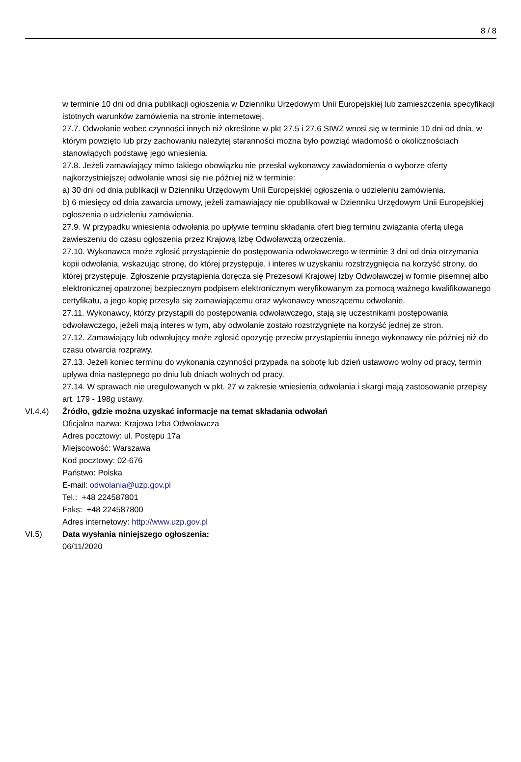8 / 8
w terminie 10 dni od dnia publikacji ogłoszenia w Dzienniku Urzędowym Unii Europejskiej lub zamieszczenia specyfikacji istotnych warunków zamówienia na stronie internetowej.
27.7. Odwołanie wobec czynności innych niż określone w pkt 27.5 i 27.6 SIWZ wnosi się w terminie 10 dni od dnia, w którym powzięto lub przy zachowaniu należytej staranności można było powziąć wiadomość o okolicznościach stanowiących podstawę jego wniesienia.
27.8. Jeżeli zamawiający mimo takiego obowiązku nie przesłał wykonawcy zawiadomienia o wyborze oferty najkorzystniejszej odwołanie wnosi się nie później niż w terminie:
a) 30 dni od dnia publikacji w Dzienniku Urzędowym Unii Europejskiej ogłoszenia o udzieleniu zamówienia.
b) 6 miesięcy od dnia zawarcia umowy, jeżeli zamawiający nie opublikował w Dzienniku Urzędowym Unii Europejskiej ogłoszenia o udzieleniu zamówienia.
27.9. W przypadku wniesienia odwołania po upływie terminu składania ofert bieg terminu związania ofertą ulega zawieszeniu do czasu ogłoszenia przez Krajową Izbę Odwoławczą orzeczenia.
27.10. Wykonawca może zgłosić przystąpienie do postępowania odwoławczego w terminie 3 dni od dnia otrzymania kopii odwołania, wskazując stronę, do której przystępuje, i interes w uzyskaniu rozstrzygnięcia na korzyść strony, do której przystępuje. Zgłoszenie przystąpienia doręcza się Prezesowi Krajowej Izby Odwoławczej w formie pisemnej albo elektronicznej opatrzonej bezpiecznym podpisem elektronicznym weryfikowanym za pomocą ważnego kwalifikowanego certyfikatu, a jego kopię przesyła się zamawiającemu oraz wykonawcy wnoszącemu odwołanie.
27.11. Wykonawcy, którzy przystąpili do postępowania odwoławczego, stają się uczestnikami postępowania odwoławczego, jeżeli mają interes w tym, aby odwołanie zostało rozstrzygnięte na korzyść jednej ze stron.
27.12. Zamawiający lub odwołujący może zgłosić opozycję przeciw przystąpieniu innego wykonawcy nie później niż do czasu otwarcia rozprawy.
27.13. Jeżeli koniec terminu do wykonania czynności przypada na sobotę lub dzień ustawowo wolny od pracy, termin upływa dnia następnego po dniu lub dniach wolnych od pracy.
27.14. W sprawach nie uregulowanych w pkt. 27 w zakresie wniesienia odwołania i skargi mają zastosowanie przepisy art. 179 - 198g ustawy.
VI.4.4) Źródło, gdzie można uzyskać informacje na temat składania odwołań
Oficjalna nazwa: Krajowa Izba Odwoławcza
Adres pocztowy: ul. Postępu 17a
Miejscowość: Warszawa
Kod pocztowy: 02-676
Państwo: Polska
E-mail: odwolania@uzp.gov.pl
Tel.: +48 224587801
Faks: +48 224587800
Adres internetowy: http://www.uzp.gov.pl
VI.5) Data wysłania niniejszego ogłoszenia:
06/11/2020